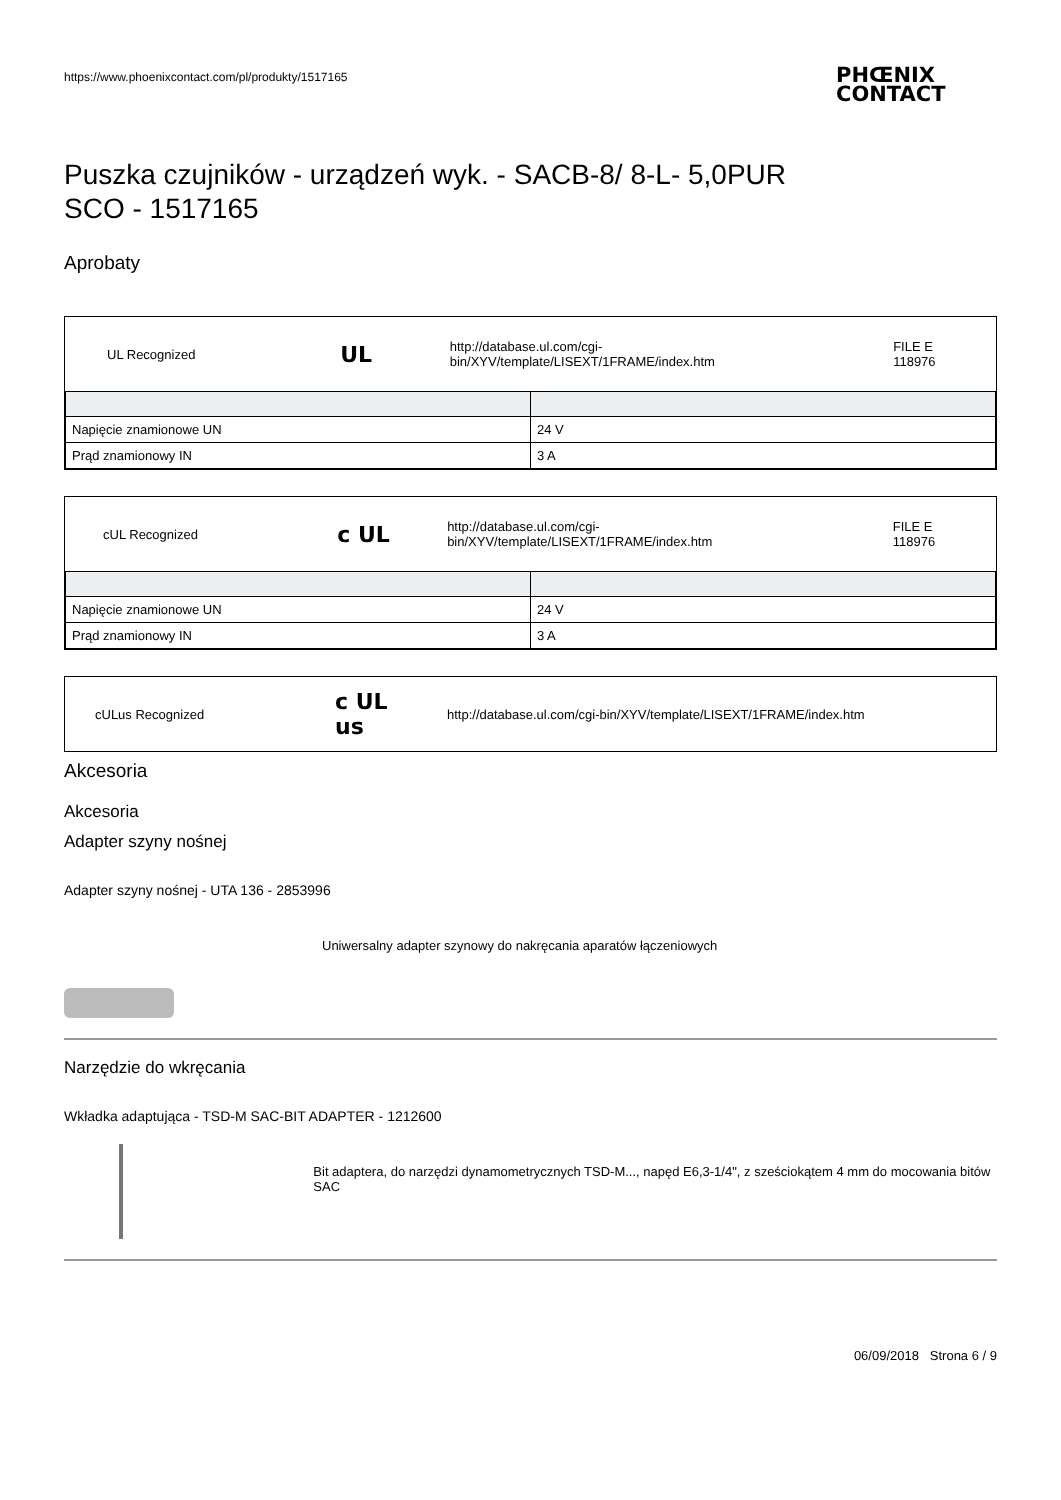https://www.phoenixcontact.com/pl/produkty/1517165
PHŒNIX
CONTACT
Puszka czujników - urządzeń wyk. - SACB-8/ 8-L- 5,0PUR
SCO - 1517165
Aprobaty
UL Recognized
UL
http://database.ul.com/cgi-bin/XYV/template/LISEXT/1FRAME/index.htm
FILE E 118976
| Napięcie znamionowe UN | 24 V |
| Prąd znamionowy IN | 3 A |
cUL Recognized
c UL
http://database.ul.com/cgi-bin/XYV/template/LISEXT/1FRAME/index.htm
FILE E 118976
| Napięcie znamionowe UN | 24 V |
| Prąd znamionowy IN | 3 A |
cULus Recognized
c UL us
http://database.ul.com/cgi-bin/XYV/template/LISEXT/1FRAME/index.htm
Akcesoria
Akcesoria
Adapter szyny nośnej
Adapter szyny nośnej - UTA 136 - 2853996
Uniwersalny adapter szynowy do nakręcania aparatów łączeniowych
Narzędzie do wkręcania
Wkładka adaptująca - TSD-M SAC-BIT ADAPTER - 1212600
Bit adaptera, do narzędzi dynamometrycznych TSD-M..., napęd E6,3-1/4", z sześciokątem 4 mm do mocowania bitów SAC
06/09/2018 Strona 6 / 9